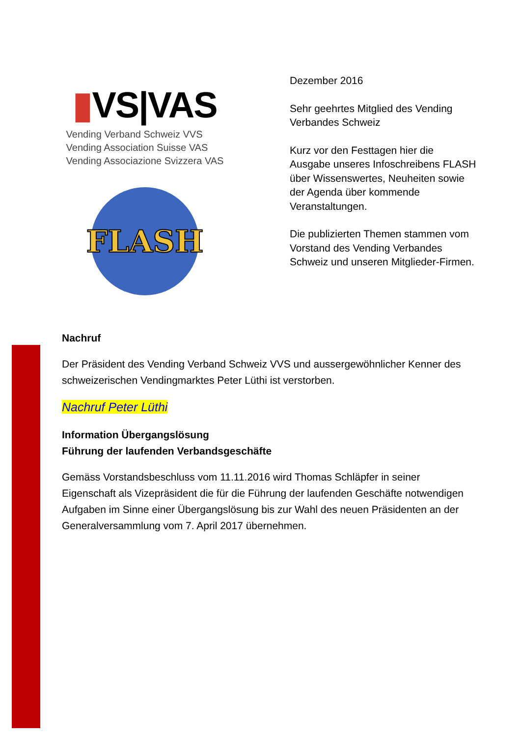▮VS|VAS
Vending Verband Schweiz VVS
Vending Association Suisse VAS
Vending Associazione Svizzera VAS
FLASH
Dezember 2016
Sehr geehrtes Mitglied des Vending Verbandes Schweiz
Kurz vor den Festtagen hier die Ausgabe unseres Infoschreibens FLASH über Wissenswertes, Neuheiten sowie der Agenda über kommende Veranstaltungen.
Die publizierten Themen stammen vom Vorstand des Vending Verbandes Schweiz und unseren Mitglieder-Firmen.
Nachruf
Der Präsident des Vending Verband Schweiz VVS und aussergewöhnlicher Kenner des schweizerischen Vendingmarktes Peter Lüthi ist verstorben.
Nachruf Peter Lüthi
Information Übergangslösung
Führung der laufenden Verbandsgeschäfte
Gemäss Vorstandsbeschluss vom 11.11.2016 wird Thomas Schläpfer in seiner Eigenschaft als Vizepräsident die für die Führung der laufenden Geschäfte notwendigen Aufgaben im Sinne einer Übergangslösung bis zur Wahl des neuen Präsidenten an der Generalversammlung vom 7. April 2017 übernehmen.